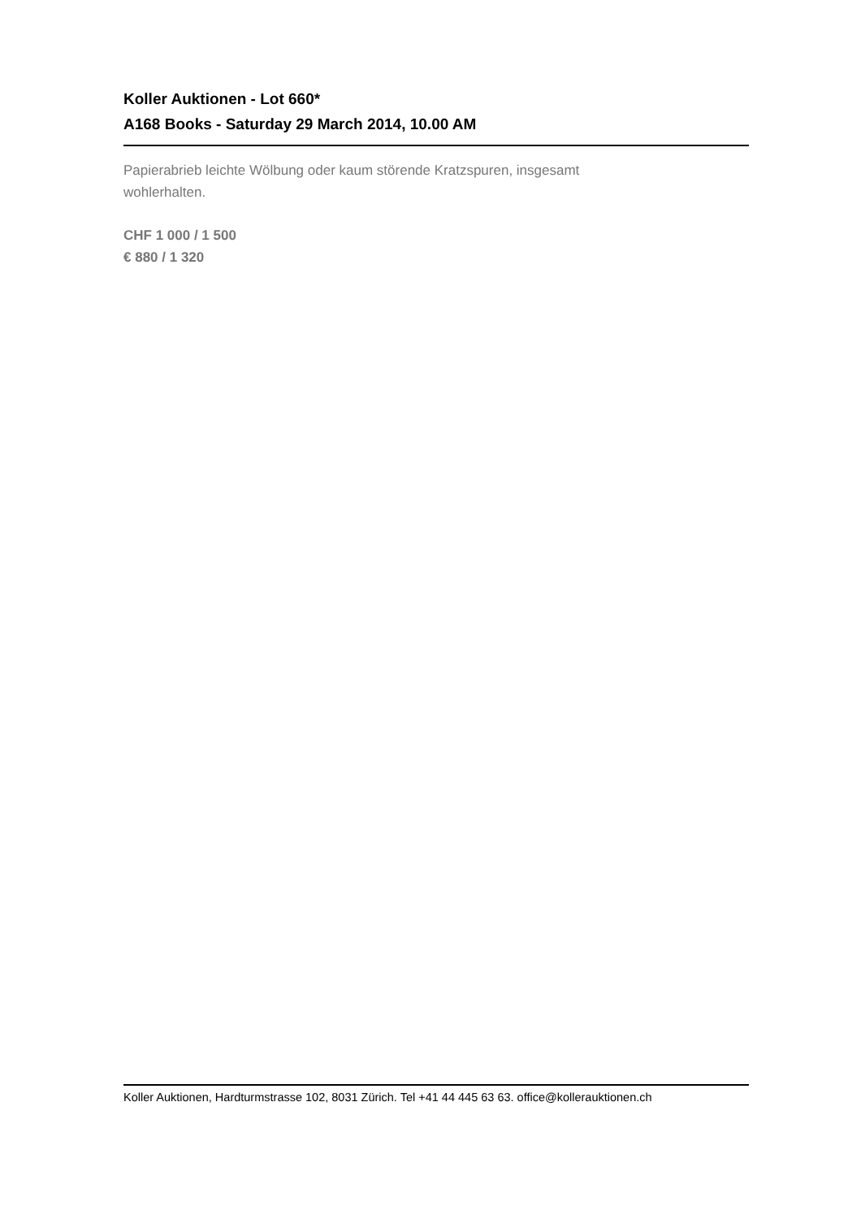Koller Auktionen - Lot 660*
A168 Books - Saturday 29 March 2014, 10.00 AM
Papierabrieb leichte Wölbung oder kaum störende Kratzspuren, insgesamt
wohlerhalten.
CHF 1 000 / 1 500
€ 880 / 1 320
Koller Auktionen, Hardturmstrasse 102, 8031 Zürich. Tel +41 44 445 63 63. office@kollerauktionen.ch